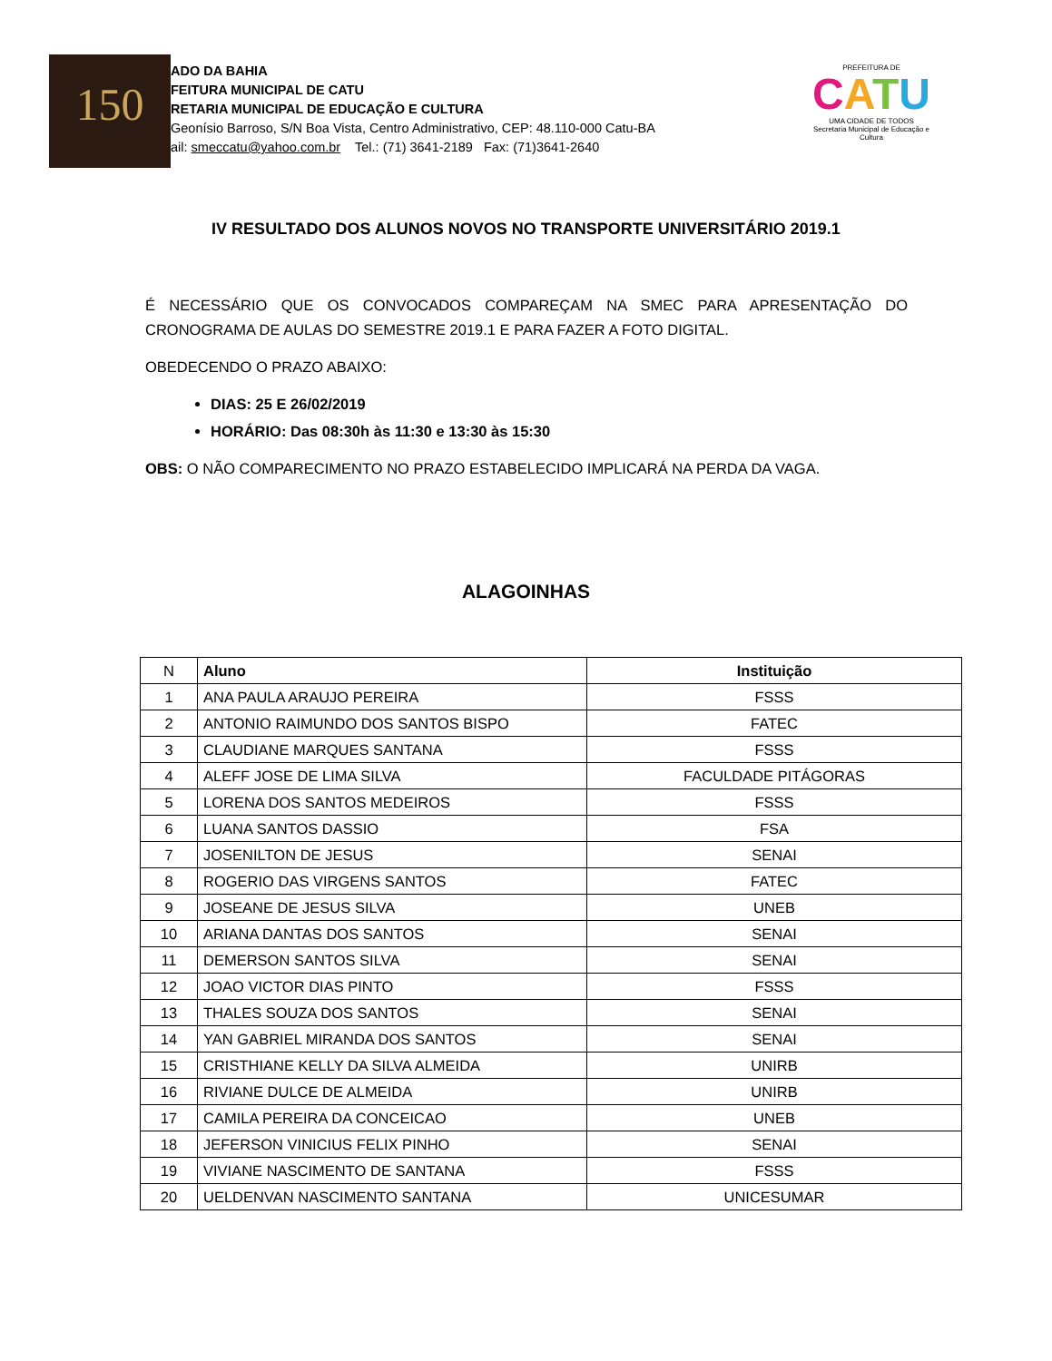150
ADO DA BAHIA
FEITURA MUNICIPAL DE CATU
RETARIA MUNICIPAL DE EDUCAÇÃO E CULTURA
Geonísio Barroso, S/N Boa Vista, Centro Administrativo, CEP: 48.110-000 Catu-BA
ail: smeccatu@yahoo.com.br Tel.: (71) 3641-2189 Fax: (71)3641-2640
PREFEITURA DE
CATU
UMA CIDADE DE TODOS
Secretaria Municipal de Educação e Cultura
IV RESULTADO DOS ALUNOS NOVOS NO TRANSPORTE UNIVERSITÁRIO 2019.1
É NECESSÁRIO QUE OS CONVOCADOS COMPAREÇAM NA SMEC PARA APRESENTAÇÃO DO CRONOGRAMA DE AULAS DO SEMESTRE 2019.1 E PARA FAZER A FOTO DIGITAL.
OBEDECENDO O PRAZO ABAIXO:
DIAS: 25 E 26/02/2019
HORÁRIO: Das 08:30h às 11:30 e 13:30 às 15:30
OBS: O NÃO COMPARECIMENTO NO PRAZO ESTABELECIDO IMPLICARÁ NA PERDA DA VAGA.
ALAGOINHAS
| N | Aluno | Instituição |
| --- | --- | --- |
| 1 | ANA PAULA ARAUJO PEREIRA | FSSS |
| 2 | ANTONIO RAIMUNDO DOS SANTOS BISPO | FATEC |
| 3 | CLAUDIANE MARQUES SANTANA | FSSS |
| 4 | ALEFF JOSE DE LIMA SILVA | FACULDADE PITÁGORAS |
| 5 | LORENA DOS SANTOS MEDEIROS | FSSS |
| 6 | LUANA SANTOS DASSIO | FSA |
| 7 | JOSENILTON DE JESUS | SENAI |
| 8 | ROGERIO DAS VIRGENS SANTOS | FATEC |
| 9 | JOSEANE DE JESUS SILVA | UNEB |
| 10 | ARIANA DANTAS DOS SANTOS | SENAI |
| 11 | DEMERSON SANTOS SILVA | SENAI |
| 12 | JOAO VICTOR DIAS PINTO | FSSS |
| 13 | THALES SOUZA DOS SANTOS | SENAI |
| 14 | YAN GABRIEL MIRANDA DOS SANTOS | SENAI |
| 15 | CRISTHIANE KELLY DA SILVA ALMEIDA | UNIRB |
| 16 | RIVIANE DULCE DE ALMEIDA | UNIRB |
| 17 | CAMILA PEREIRA DA CONCEICAO | UNEB |
| 18 | JEFERSON VINICIUS FELIX PINHO | SENAI |
| 19 | VIVIANE NASCIMENTO DE SANTANA | FSSS |
| 20 | UELDENVAN NASCIMENTO SANTANA | UNICESUMAR |